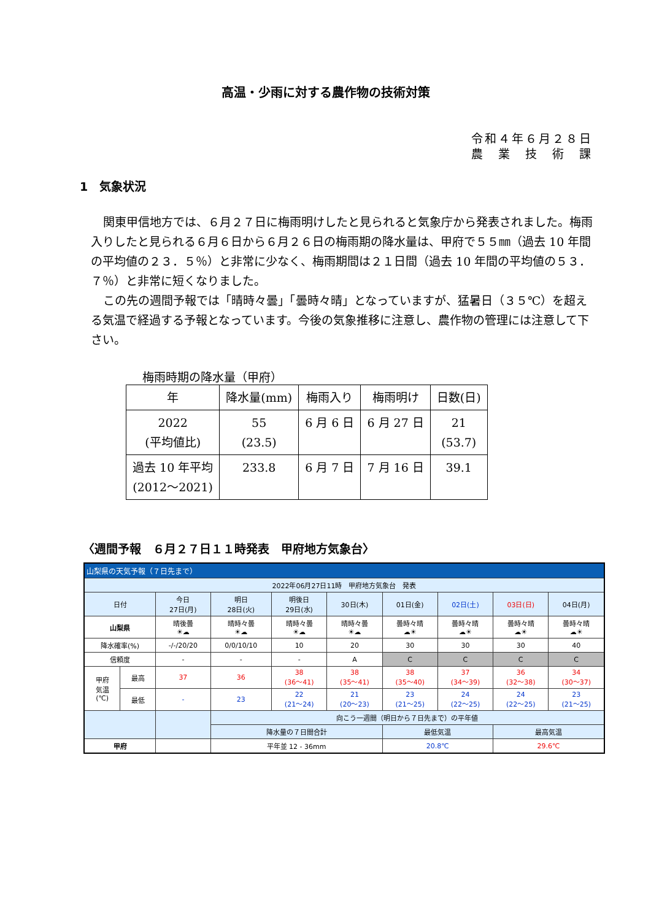高温・少雨に対する農作物の技術対策
令和４年６月２８日
農　業　技　術　課
1　気象状況
関東甲信地方では、６月２７日に梅雨明けしたと見られると気象庁から発表されました。梅雨入りしたと見られる６月６日から６月２６日の梅雨期の降水量は、甲府で５５㎜（過去 10 年間の平均値の２３．５％）と非常に少なく、梅雨期間は２１日間（過去 10 年間の平均値の５３．７％）と非常に短くなりました。
この先の週間予報では「晴時々曇」「曇時々晴」となっていますが、猛暑日（３５℃）を超える気温で経過する予報となっています。今後の気象推移に注意し、農作物の管理には注意して下さい。
梅雨時期の降水量（甲府）
| 年 | 降水量(mm) | 梅雨入り | 梅雨明け | 日数(日) |
| 2022 (平均値比) | 55 (23.5) | 6 月 6 日 | 6 月 27 日 | 21 (53.7) |
| 過去 10 年平均 (2012～2021) | 233.8 | 6 月 7 日 | 7 月 16 日 | 39.1 |
〈週間予報　６月２７日１１時発表　甲府地方気象台〉
| 山梨県の天気予報（７日先まで） | | | | | | | | | |
| 2022年06月27日11時 甲府地方気象台 発表 | | | | | | | | | |
| 日付 | | 今日 27日(月) | 明日 28日(火) | 明後日 29日(水) | 30日(木) | 01日(金) | 02日(土) | 03日(日) | 04日(月) |
| 山梨県 | | 晴後曇 ☀☁ | 晴時々曇 ☀☁ | 晴時々曇 ☀☁ | 晴時々曇 ☀☁ | 曇時々晴 ☁☀ | 曇時々晴 ☁☀ | 曇時々晴 ☁☀ | 曇時々晴 ☁☀ |
| 降水確率(%) | | -/-/20/20 | 0/0/10/10 | 10 | 20 | 30 | 30 | 30 | 40 |
| 信頼度 | | - | - | - | A | C | C | C | C |
| 甲府 気温 (℃) | 最高 | 37 | 36 | 38 (36～41) | 38 (35～41) | 38 (35～40) | 37 (34～39) | 36 (32～38) | 34 (30～37) |
| | 最低 | - | 23 | 22 (21～24) | 21 (20～23) | 23 (21～25) | 24 (22～25) | 24 (22～25) | 23 (21～25) |
| | | | 向こう一週間（明日から７日先まで）の平年値 | | | | | | |
| | | | 降水量の７日間合計 | | | 最低気温 | | 最高気温 | |
| 甲府 | | | 平年並 12 - 36mm | | | 20.8℃ | | 29.6℃ | |